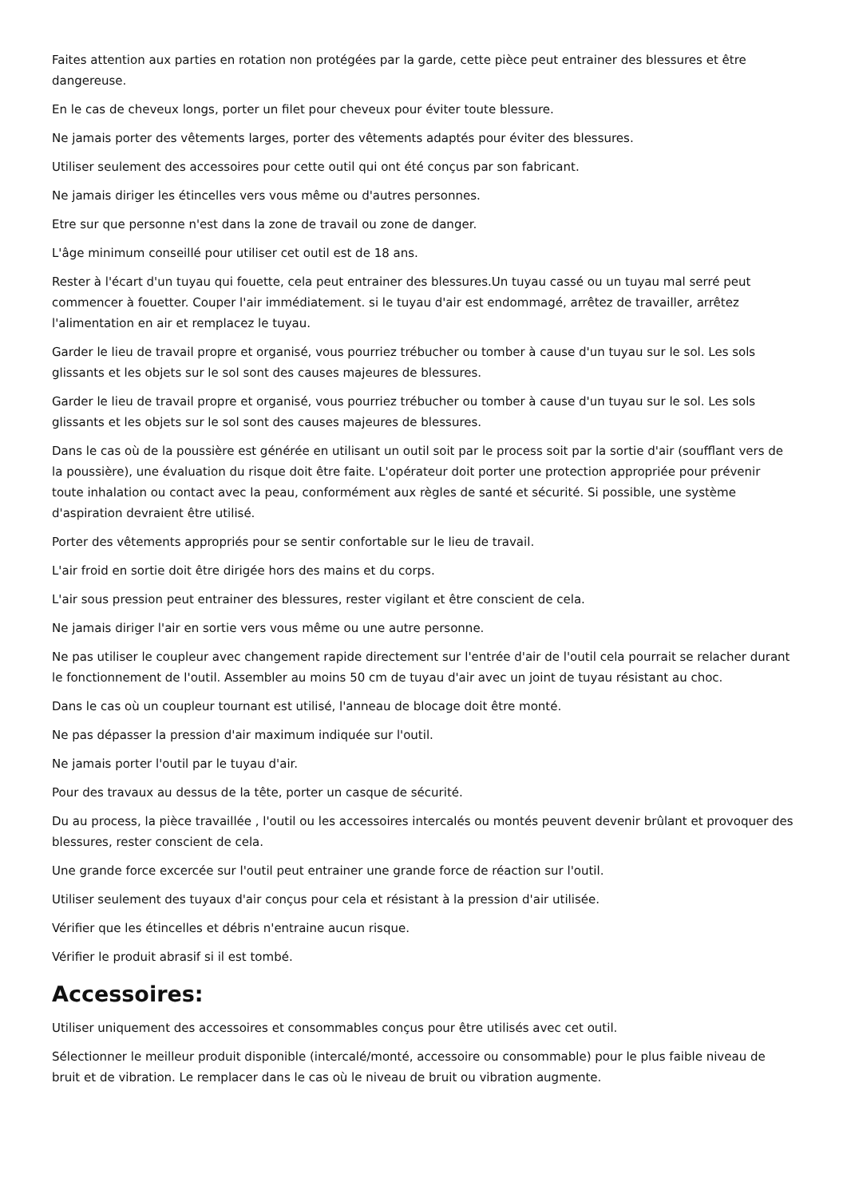Faites attention aux parties en rotation non protégées par la garde, cette pièce peut entrainer des blessures et être dangereuse.
En le cas de cheveux longs, porter un filet pour cheveux pour éviter toute blessure.
Ne jamais porter des vêtements larges, porter des vêtements adaptés pour éviter des blessures.
Utiliser seulement des accessoires pour cette outil qui ont été conçus par son fabricant.
Ne jamais diriger les étincelles vers vous même ou d'autres personnes.
Etre sur que personne n'est dans la zone de travail ou zone de danger.
L'âge minimum conseillé pour utiliser cet outil est de 18 ans.
Rester à l'écart d'un tuyau qui fouette, cela peut entrainer des blessures.Un tuyau cassé ou un tuyau mal serré peut commencer à fouetter. Couper l'air immédiatement. si le tuyau d'air est endommagé, arrêtez de travailler, arrêtez l'alimentation en air et remplacez le tuyau.
Garder le lieu de travail propre et organisé, vous pourriez trébucher ou tomber à cause d'un tuyau sur le sol. Les sols glissants et les objets sur le sol sont des causes majeures de blessures.
Garder le lieu de travail propre et organisé, vous pourriez trébucher ou tomber à cause d'un tuyau sur le sol. Les sols glissants et les objets sur le sol sont des causes majeures de blessures.
Dans le cas où de la poussière est générée en utilisant un outil soit par le process soit par la sortie d'air (soufflant vers de la poussière), une évaluation du risque doit être faite. L'opérateur doit porter une protection appropriée pour prévenir toute inhalation ou contact avec la peau, conformément aux règles de santé et sécurité. Si possible, une système d'aspiration devraient être utilisé.
Porter des vêtements appropriés pour se sentir confortable sur le lieu de travail.
L'air froid en sortie doit être dirigée hors des mains et du corps.
L'air sous pression peut entrainer des blessures, rester vigilant et être conscient de cela.
Ne jamais diriger l'air en sortie vers vous même ou une autre personne.
Ne pas utiliser le coupleur avec changement rapide directement sur l'entrée d'air de l'outil cela pourrait se relacher durant le fonctionnement de l'outil. Assembler au moins 50 cm de tuyau d'air avec un joint de tuyau résistant au choc.
Dans le cas où un coupleur tournant est utilisé, l'anneau de blocage doit être monté.
Ne pas dépasser la pression d'air maximum indiquée sur l'outil.
Ne jamais porter l'outil par le tuyau d'air.
Pour des travaux au dessus de la tête, porter un casque de sécurité.
Du au process, la pièce travaillée , l'outil ou les accessoires intercalés ou montés peuvent devenir brûlant et provoquer des blessures, rester conscient de cela.
Une grande force excercée sur l'outil peut entrainer une grande force de réaction sur l'outil.
Utiliser seulement des tuyaux d'air conçus pour cela et résistant à la pression d'air utilisée.
Vérifier que les étincelles et débris n'entraine aucun risque.
Vérifier le produit abrasif si il est tombé.
Accessoires:
Utiliser uniquement des accessoires et consommables conçus pour être utilisés avec cet outil.
Sélectionner le meilleur produit disponible (intercalé/monté, accessoire ou consommable) pour le plus faible niveau de bruit et de vibration. Le remplacer dans le cas où le niveau de bruit ou vibration augmente.